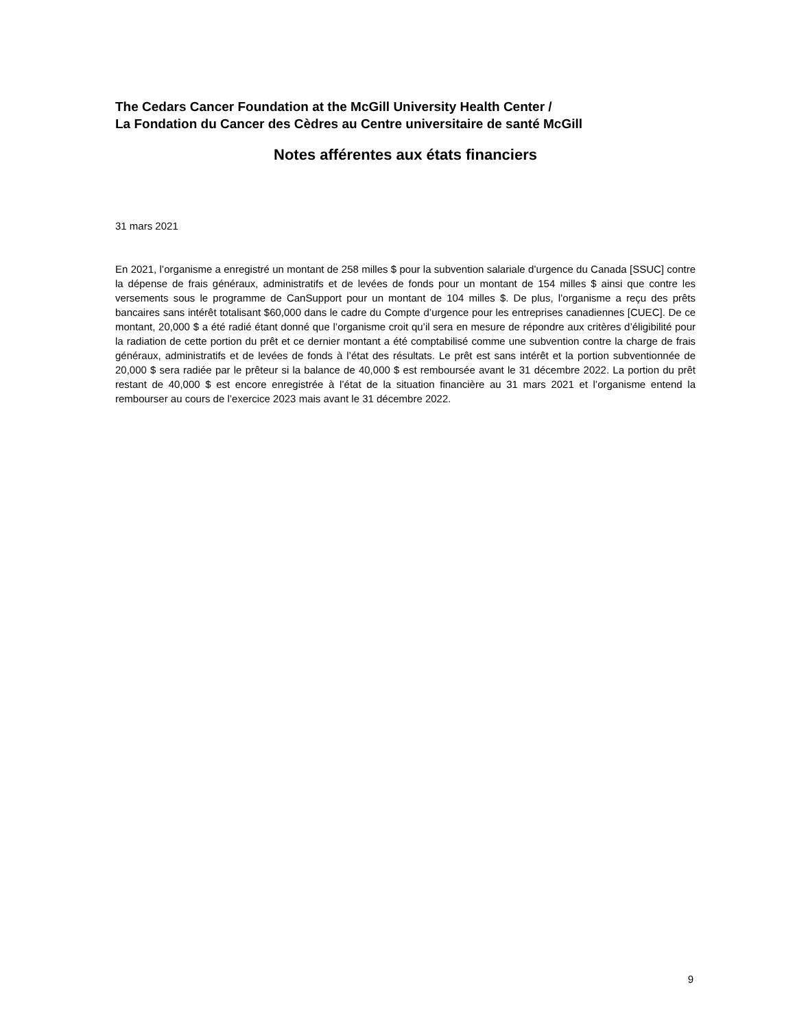The Cedars Cancer Foundation at the McGill University Health Center /
La Fondation du Cancer des Cèdres au Centre universitaire de santé McGill
Notes afférentes aux états financiers
31 mars 2021
En 2021, l’organisme a enregistré un montant de 258 milles $ pour la subvention salariale d’urgence du Canada [SSUC] contre la dépense de frais généraux, administratifs et de levées de fonds pour un montant de 154 milles $ ainsi que contre les versements sous le programme de CanSupport pour un montant de 104 milles $. De plus, l’organisme a reçu des prêts bancaires sans intérêt totalisant $60,000 dans le cadre du Compte d’urgence pour les entreprises canadiennes [CUEC]. De ce montant, 20,000 $ a été radié étant donné que l’organisme croit qu’il sera en mesure de répondre aux critères d’éligibilité pour la radiation de cette portion du prêt et ce dernier montant a été comptabilisé comme une subvention contre la charge de frais généraux, administratifs et de levées de fonds à l’état des résultats. Le prêt est sans intérêt et la portion subventionnée de 20,000 $ sera radiée par le prêteur si la balance de 40,000 $ est remboursée avant le 31 décembre 2022. La portion du prêt restant de 40,000 $ est encore enregistrée à l’état de la situation financière au 31 mars 2021 et l’organisme entend la rembourser au cours de l’exercice 2023 mais avant le 31 décembre 2022.
9